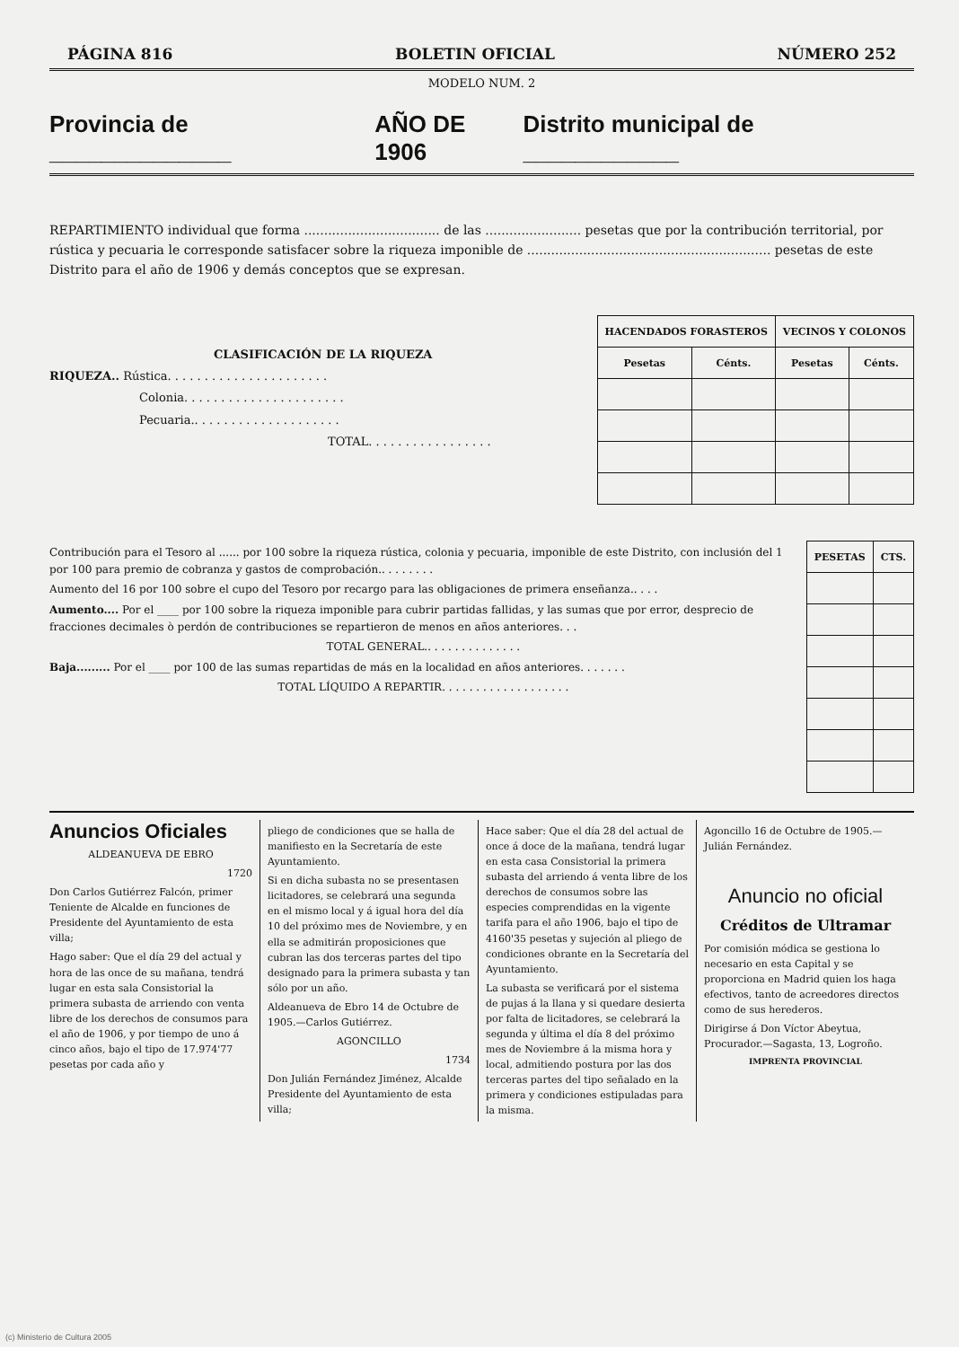PÁGINA 816 BOLETIN OFICIAL NÚMERO 252
MODELO NUM. 2
Provincia de ______________ AÑO DE 1906 Distrito municipal de ____________
REPARTIMIENTO individual que forma .................................. de las ........................ pesetas que por la contribución territorial, por rústica y pecuaria le corresponde satisfacer sobre la riqueza imponible de ............................................................. pesetas de este Distrito para el año de 1906 y demás conceptos que se expresan.
CLASIFICACIÓN DE LA RIQUEZA
RIQUEZA.. Rústica. . . . . . . . . . . . . . . . . . . . . .
Colonia. . . . . . . . . . . . . . . . . . . . . .
Pecuaria.. . . . . . . . . . . . . . . . . . . .
TOTAL. . . . . . . . . . . . . . . . .
| HACENDADOS FORASTEROS | | VECINOS Y COLONOS | |
| --- | --- | --- | --- |
| Pesetas | Cénts. | Pesetas | Cénts. |
Contribución para el Tesoro al ...... por 100 sobre la riqueza rústica, colonia y pecuaria, imponible de este Distrito, con inclusión del 1 por 100 para premio de cobranza y gastos de comprobación.. . . . . . . .
Aumento del 16 por 100 sobre el cupo del Tesoro por recargo para las obligaciones de primera enseñanza.. . . .
Aumento.... Por el ____ por 100 sobre la riqueza imponible para cubrir partidas fallidas, y las sumas que por error, desprecio de fracciones decimales ò perdón de contribuciones se repartieron de menos en años anteriores. . .
TOTAL GENERAL.. . . . . . . . . . . . . .
Baja......... Por el ____ por 100 de las sumas repartidas de más en la localidad en años anteriores. . . . . . .
TOTAL LÍQUIDO A REPARTIR. . . . . . . . . . . . . . . . . . .
| PESETAS | CTS. |
| --- | --- |
Anuncios Oficiales
ALDEANUEVA DE EBRO
1720
Don Carlos Gutiérrez Falcón, primer Teniente de Alcalde en funciones de Presidente del Ayuntamiento de esta villa;
Hago saber: Que el día 29 del actual y hora de las once de su mañana, tendrá lugar en esta sala Consistorial la primera subasta de arriendo con venta libre de los derechos de consumos para el año de 1906, y por tiempo de uno á cinco años, bajo el tipo de 17.974'77 pesetas por cada año y
pliego de condiciones que se halla de manifiesto en la Secretaría de este Ayuntamiento.
Si en dicha subasta no se presentasen licitadores, se celebrará una segunda en el mismo local y á igual hora del día 10 del próximo mes de Noviembre, y en ella se admitirán proposiciones que cubran las dos terceras partes del tipo designado para la primera subasta y tan sólo por un año.
Aldeanueva de Ebro 14 de Octubre de 1905.—Carlos Gutiérrez.
AGONCILLO
1734
Don Julián Fernández Jiménez, Alcalde Presidente del Ayuntamiento de esta villa;
Hace saber: Que el día 28 del actual de once á doce de la mañana, tendrá lugar en esta casa Consistorial la primera subasta del arriendo á venta libre de los derechos de consumos sobre las especies comprendidas en la vigente tarifa para el año 1906, bajo el tipo de 4160'35 pesetas y sujeción al pliego de condiciones obrante en la Secretaría del Ayuntamiento.
La subasta se verificará por el sistema de pujas á la llana y si quedare desierta por falta de licitadores, se celebrará la segunda y última el día 8 del próximo mes de Noviembre á la misma hora y local, admitiendo postura por las dos terceras partes del tipo señalado en la primera y condiciones estipuladas para la misma.
Agoncillo 16 de Octubre de 1905.—Julián Fernández.
Anuncio no oficial
Créditos de Ultramar
Por comisión módica se gestiona lo necesario en esta Capital y se proporciona en Madrid quien los haga efectivos, tanto de acreedores directos como de sus herederos.
Dirigirse á Don Víctor Abeytua, Procurador.—Sagasta, 13, Logroño.
IMPRENTA PROVINCIAL
(c) Ministerio de Cultura 2005